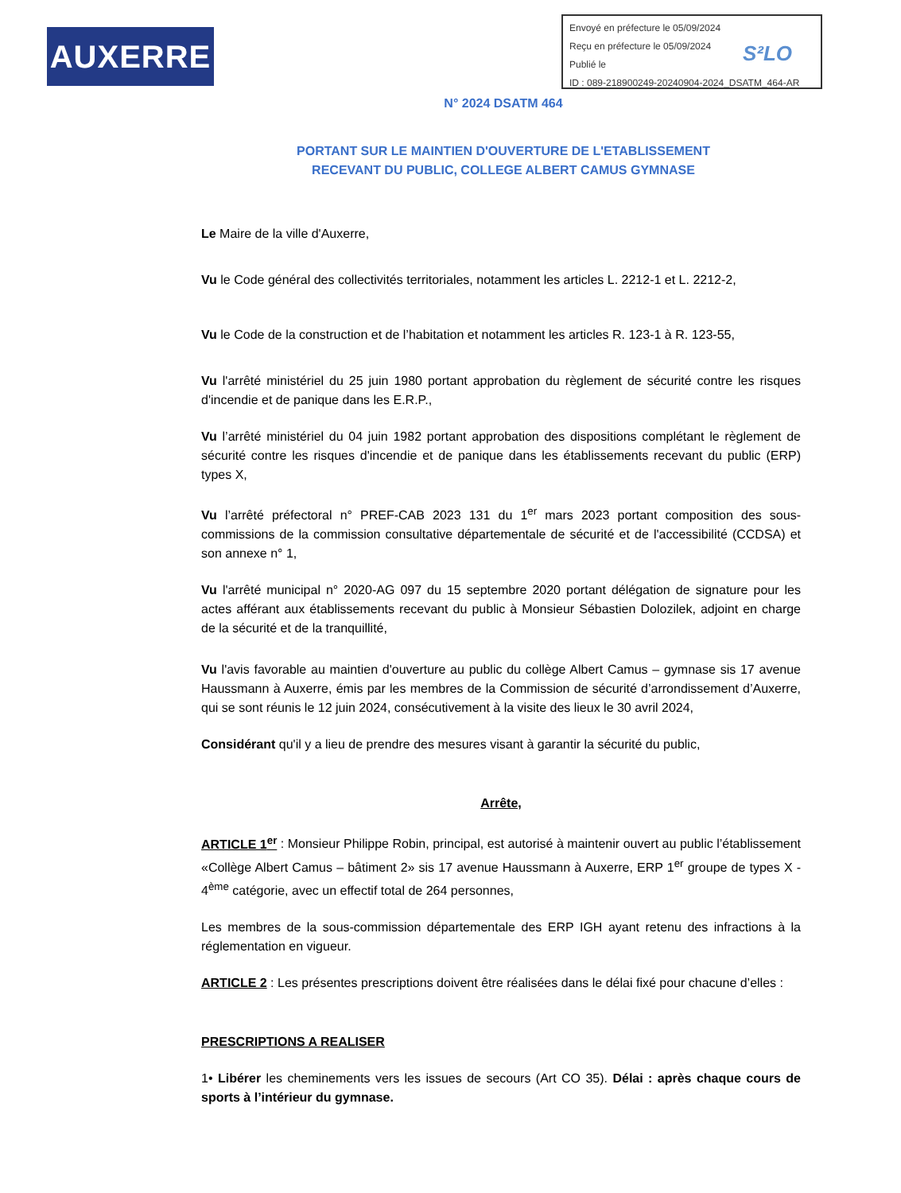AUXERRE
Envoyé en préfecture le 05/09/2024
Reçu en préfecture le 05/09/2024
Publié le
ID : 089-218900249-20240904-2024_DSATM_464-AR
S²LO
N° 2024 DSATM 464
PORTANT SUR LE MAINTIEN D'OUVERTURE DE L'ETABLISSEMENT
RECEVANT DU PUBLIC, COLLEGE ALBERT CAMUS GYMNASE
Le Maire de la ville d'Auxerre,
Vu le Code général des collectivités territoriales, notamment les articles L. 2212-1 et L. 2212-2,
Vu le Code de la construction et de l’habitation et notamment les articles R. 123-1 à R. 123-55,
Vu l'arrêté ministériel du 25 juin 1980 portant approbation du règlement de sécurité contre les risques d'incendie et de panique dans les E.R.P.,
Vu l’arrêté ministériel du 04 juin 1982 portant approbation des dispositions complétant le règlement de sécurité contre les risques d'incendie et de panique dans les établissements recevant du public (ERP) types X,
Vu l’arrêté préfectoral n° PREF-CAB 2023 131 du 1<sup>er</sup> mars 2023 portant composition des sous-commissions de la commission consultative départementale de sécurité et de l'accessibilité (CCDSA) et son annexe n° 1,
Vu l'arrêté municipal n° 2020-AG 097 du 15 septembre 2020 portant délégation de signature pour les actes afférant aux établissements recevant du public à Monsieur Sébastien Dolozilek, adjoint en charge de la sécurité et de la tranquillité,
Vu l'avis favorable au maintien d'ouverture au public du collège Albert Camus – gymnase sis 17 avenue Haussmann à Auxerre, émis par les membres de la Commission de sécurité d’arrondissement d’Auxerre, qui se sont réunis le 12 juin 2024, consécutivement à la visite des lieux le 30 avril 2024,
Considérant qu'il y a lieu de prendre des mesures visant à garantir la sécurité du public,
Arrête,
ARTICLE 1<sup>er</sup> : Monsieur Philippe Robin, principal, est autorisé à maintenir ouvert au public l’établissement «Collège Albert Camus – bâtiment 2» sis 17 avenue Haussmann à Auxerre, ERP 1<sup>er</sup> groupe de types X - 4<sup>ème</sup> catégorie, avec un effectif total de 264 personnes,
Les membres de la sous-commission départementale des ERP IGH ayant retenu des infractions à la réglementation en vigueur.
ARTICLE 2 : Les présentes prescriptions doivent être réalisées dans le délai fixé pour chacune d’elles :
PRESCRIPTIONS A REALISER
1• Libérer les cheminements vers les issues de secours (Art CO 35). Délai : après chaque cours de sports à l’intérieur du gymnase.